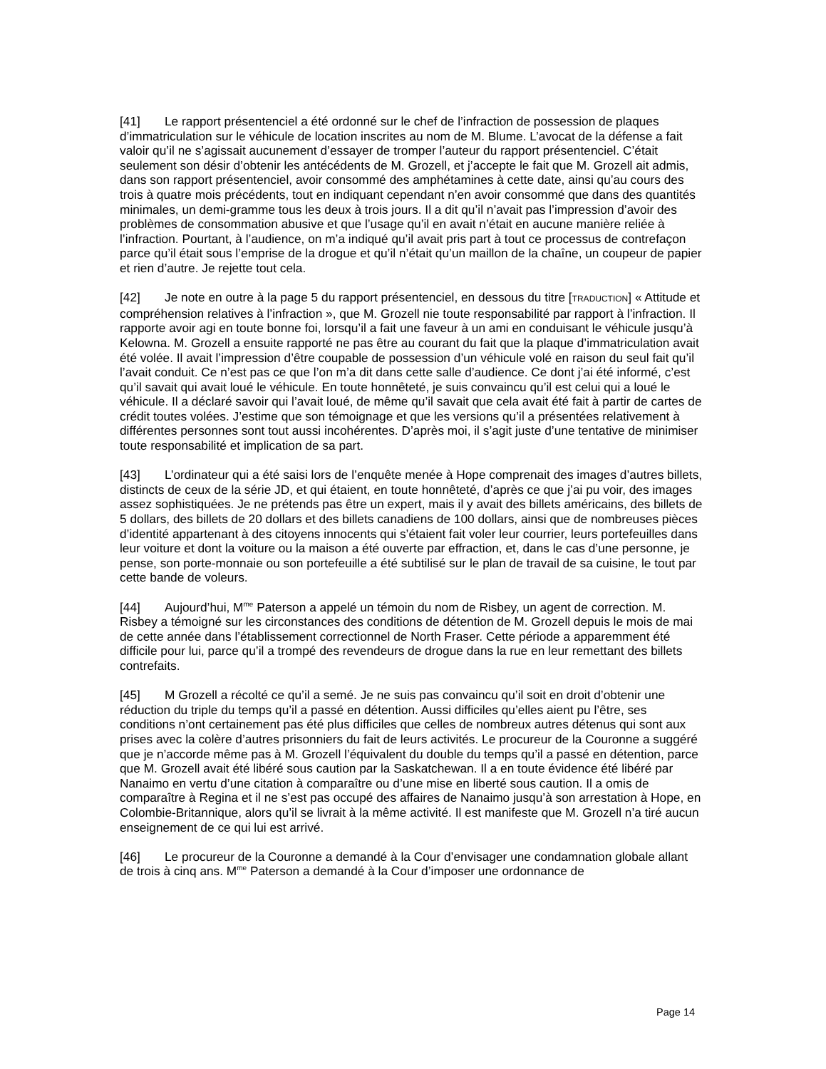[41] Le rapport présentenciel a été ordonné sur le chef de l’infraction de possession de plaques d’immatriculation sur le véhicule de location inscrites au nom de M. Blume. L’avocat de la défense a fait valoir qu’il ne s’agissait aucunement d’essayer de tromper l’auteur du rapport présentenciel. C’était seulement son désir d’obtenir les antécédents de M. Grozell, et j’accepte le fait que M. Grozell ait admis, dans son rapport présentenciel, avoir consommé des amphétamines à cette date, ainsi qu’au cours des trois à quatre mois précédents, tout en indiquant cependant n’en avoir consommé que dans des quantités minimales, un demi-gramme tous les deux à trois jours. Il a dit qu’il n’avait pas l’impression d’avoir des problèmes de consommation abusive et que l’usage qu’il en avait n’était en aucune manière reliée à l’infraction. Pourtant, à l’audience, on m’a indiqué qu’il avait pris part à tout ce processus de contrefaçon parce qu’il était sous l’emprise de la drogue et qu’il n’était qu’un maillon de la chaîne, un coupeur de papier et rien d’autre. Je rejette tout cela.
[42] Je note en outre à la page 5 du rapport présentenciel, en dessous du titre [TRADUCTION] « Attitude et compréhension relatives à l’infraction », que M. Grozell nie toute responsabilité par rapport à l’infraction. Il rapporte avoir agi en toute bonne foi, lorsqu’il a fait une faveur à un ami en conduisant le véhicule jusqu’à Kelowna. M. Grozell a ensuite rapporté ne pas être au courant du fait que la plaque d’immatriculation avait été volée. Il avait l’impression d’être coupable de possession d’un véhicule volé en raison du seul fait qu’il l’avait conduit. Ce n’est pas ce que l’on m’a dit dans cette salle d’audience. Ce dont j’ai été informé, c’est qu’il savait qui avait loué le véhicule. En toute honnêteté, je suis convaincu qu’il est celui qui a loué le véhicule. Il a déclaré savoir qui l’avait loué, de même qu’il savait que cela avait été fait à partir de cartes de crédit toutes volées. J’estime que son témoignage et que les versions qu’il a présentées relativement à différentes personnes sont tout aussi incohérentes. D’après moi, il s’agit juste d’une tentative de minimiser toute responsabilité et implication de sa part.
[43] L’ordinateur qui a été saisi lors de l’enquête menée à Hope comprenait des images d’autres billets, distincts de ceux de la série JD, et qui étaient, en toute honnêteté, d’après ce que j’ai pu voir, des images assez sophistiquées. Je ne prétends pas être un expert, mais il y avait des billets américains, des billets de 5 dollars, des billets de 20 dollars et des billets canadiens de 100 dollars, ainsi que de nombreuses pièces d’identité appartenant à des citoyens innocents qui s’étaient fait voler leur courrier, leurs portefeuilles dans leur voiture et dont la voiture ou la maison a été ouverte par effraction, et, dans le cas d’une personne, je pense, son porte-monnaie ou son portefeuille a été subtilisé sur le plan de travail de sa cuisine, le tout par cette bande de voleurs.
[44] Aujourd’hui, M<sup>me</sup> Paterson a appelé un témoin du nom de Risbey, un agent de correction. M. Risbey a témoigné sur les circonstances des conditions de détention de M. Grozell depuis le mois de mai de cette année dans l’établissement correctionnel de North Fraser. Cette période a apparemment été difficile pour lui, parce qu’il a trompé des revendeurs de drogue dans la rue en leur remettant des billets contrefaits.
[45] M Grozell a récolté ce qu’il a semé. Je ne suis pas convaincu qu’il soit en droit d’obtenir une réduction du triple du temps qu’il a passé en détention. Aussi difficiles qu’elles aient pu l’être, ses conditions n’ont certainement pas été plus difficiles que celles de nombreux autres détenus qui sont aux prises avec la colère d’autres prisonniers du fait de leurs activités. Le procureur de la Couronne a suggéré que je n’accorde même pas à M. Grozell l’équivalent du double du temps qu’il a passé en détention, parce que M. Grozell avait été libéré sous caution par la Saskatchewan. Il a en toute évidence été libéré par Nanaimo en vertu d’une citation à comparaître ou d’une mise en liberté sous caution. Il a omis de comparaître à Regina et il ne s’est pas occupé des affaires de Nanaimo jusqu’à son arrestation à Hope, en Colombie-Britannique, alors qu’il se livrait à la même activité. Il est manifeste que M. Grozell n’a tiré aucun enseignement de ce qui lui est arrivé.
[46] Le procureur de la Couronne a demandé à la Cour d’envisager une condamnation globale allant de trois à cinq ans. M<sup>me</sup> Paterson a demandé à la Cour d’imposer une ordonnance de
Page 14